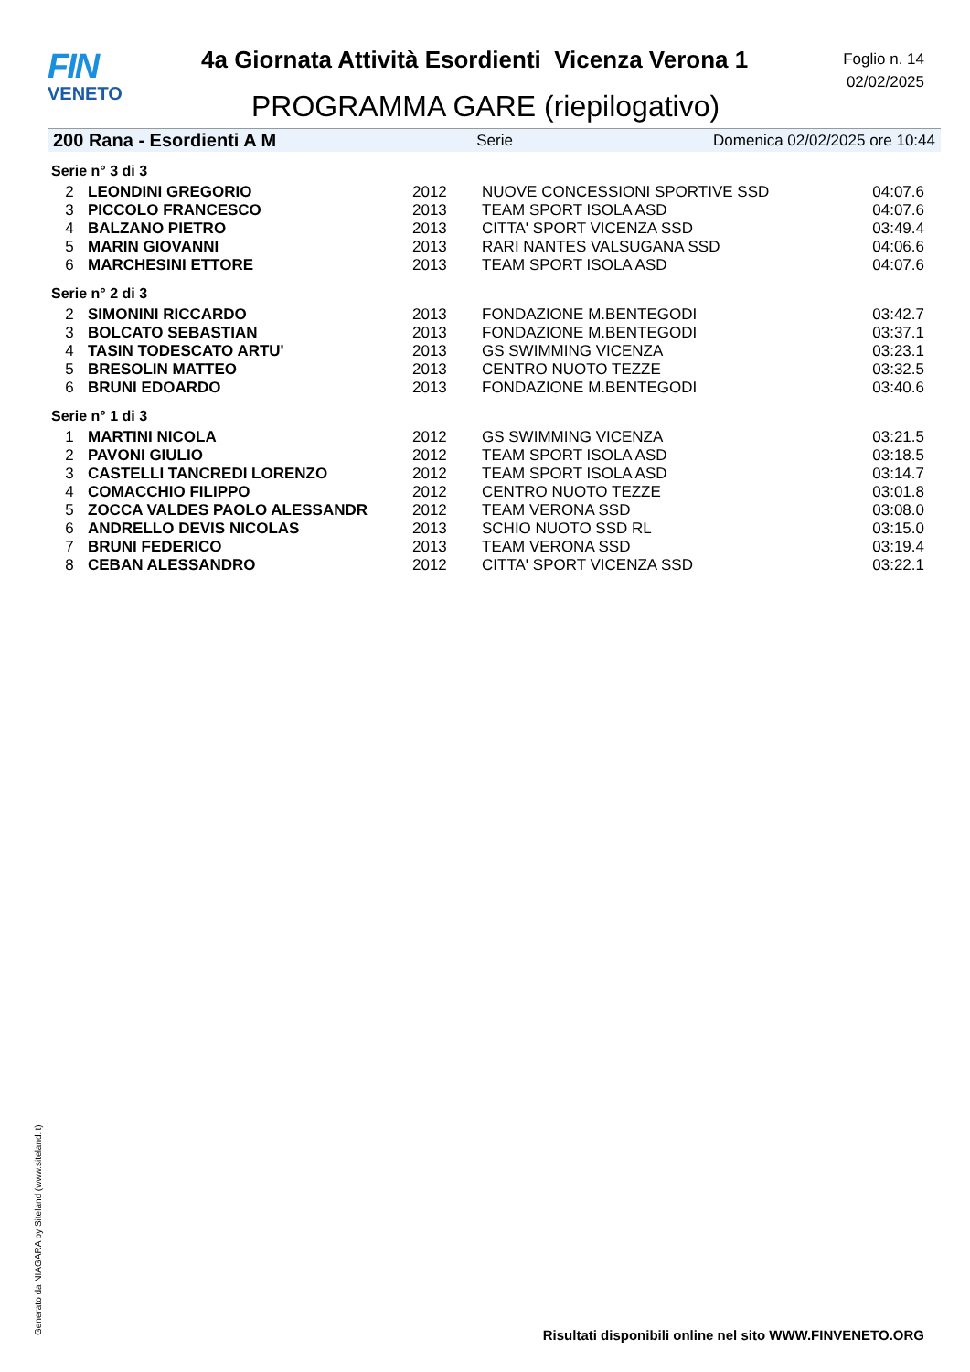FIN
VENETO
4a Giornata Attività Esordienti Vicenza Verona 1
PROGRAMMA GARE (riepilogativo)
Foglio n. 14
02/02/2025
200 Rana - Esordienti A M Serie Domenica 02/02/2025 ore 10:44
Serie n° 3 di 3
| 2 | LEONDINI GREGORIO | 2012 | NUOVE CONCESSIONI SPORTIVE SSD | 04:07.6 |
| 3 | PICCOLO FRANCESCO | 2013 | TEAM SPORT ISOLA ASD | 04:07.6 |
| 4 | BALZANO PIETRO | 2013 | CITTA' SPORT VICENZA SSD | 03:49.4 |
| 5 | MARIN GIOVANNI | 2013 | RARI NANTES VALSUGANA SSD | 04:06.6 |
| 6 | MARCHESINI ETTORE | 2013 | TEAM SPORT ISOLA ASD | 04:07.6 |
Serie n° 2 di 3
| 2 | SIMONINI RICCARDO | 2013 | FONDAZIONE M.BENTEGODI | 03:42.7 |
| 3 | BOLCATO SEBASTIAN | 2013 | FONDAZIONE M.BENTEGODI | 03:37.1 |
| 4 | TASIN TODESCATO ARTU' | 2013 | GS SWIMMING VICENZA | 03:23.1 |
| 5 | BRESOLIN MATTEO | 2013 | CENTRO NUOTO TEZZE | 03:32.5 |
| 6 | BRUNI EDOARDO | 2013 | FONDAZIONE M.BENTEGODI | 03:40.6 |
Serie n° 1 di 3
| 1 | MARTINI NICOLA | 2012 | GS SWIMMING VICENZA | 03:21.5 |
| 2 | PAVONI GIULIO | 2012 | TEAM SPORT ISOLA ASD | 03:18.5 |
| 3 | CASTELLI TANCREDI LORENZO | 2012 | TEAM SPORT ISOLA ASD | 03:14.7 |
| 4 | COMACCHIO FILIPPO | 2012 | CENTRO NUOTO TEZZE | 03:01.8 |
| 5 | ZOCCA VALDES PAOLO ALESSANDR | 2012 | TEAM VERONA SSD | 03:08.0 |
| 6 | ANDRELLO DEVIS NICOLAS | 2013 | SCHIO NUOTO SSD RL | 03:15.0 |
| 7 | BRUNI FEDERICO | 2013 | TEAM VERONA SSD | 03:19.4 |
| 8 | CEBAN ALESSANDRO | 2012 | CITTA' SPORT VICENZA SSD | 03:22.1 |
Generato da NIAGARA by Siteland (www.siteland.it)
Risultati disponibili online nel sito WWW.FINVENETO.ORG